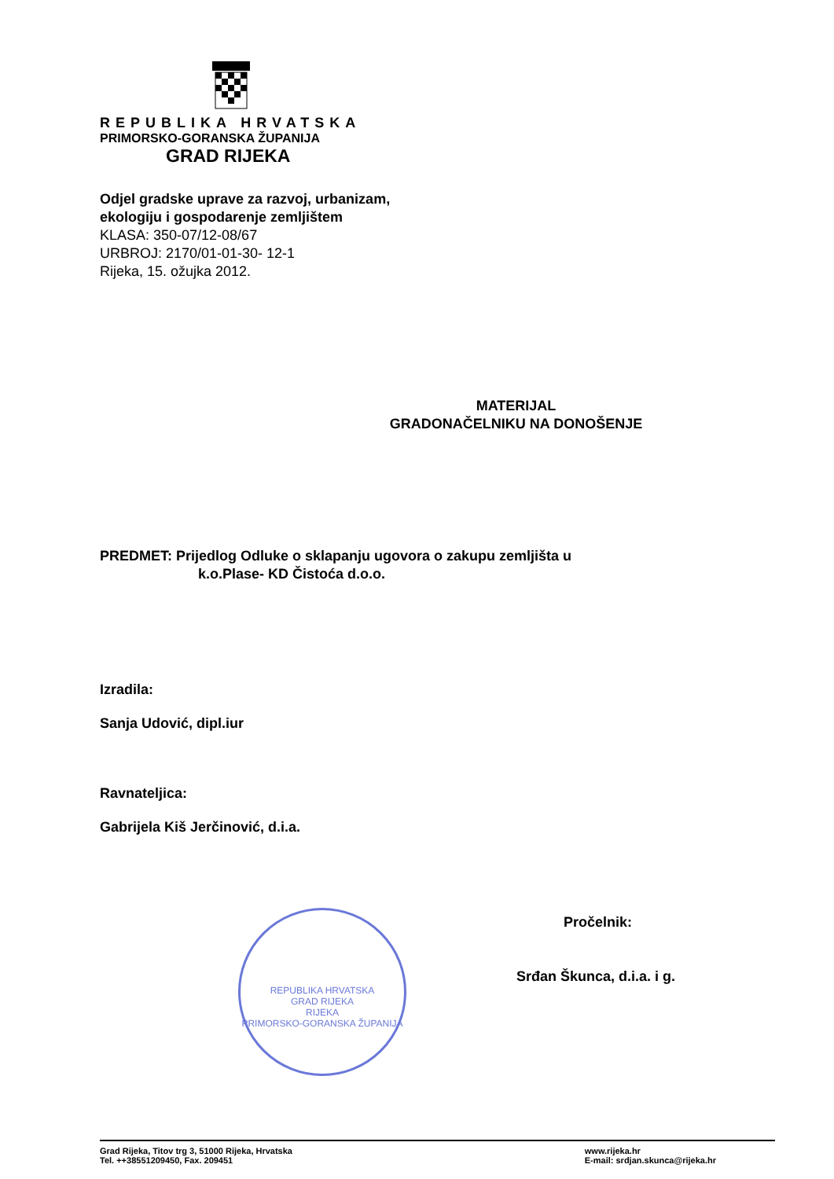REPUBLIKA HRVATSKA
PRIMORSKO-GORANSKA ŽUPANIJA
GRAD RIJEKA
Odjel gradske uprave za razvoj, urbanizam,
ekologiju i gospodarenje zemljištem
KLASA: 350-07/12-08/67
URBROJ: 2170/01-01-30- 12-1
Rijeka, 15. ožujka 2012.
MATERIJAL
GRADONAČELNIKU NA DONOŠENJE
PREDMET: Prijedlog Odluke o sklapanju ugovora o zakupu zemljišta u
k.o.Plase- KD Čistoća d.o.o.
Izradila:
Sanja Udović, dipl.iur
Ravnateljica:
Gabrijela Kiš Jerčinović, d.i.a.
Pročelnik:
Srđan Škunca, d.i.a. i g.
REPUBLIKA HRVATSKA
GRAD RIJEKA
RIJEKA
PRIMORSKO-GORANSKA ŽUPANIJA
Grad Rijeka, Titov trg 3, 51000 Rijeka, Hrvatska
Tel. ++38551209450, Fax. 209451
www.rijeka.hr
E-mail: srdjan.skunca@rijeka.hr